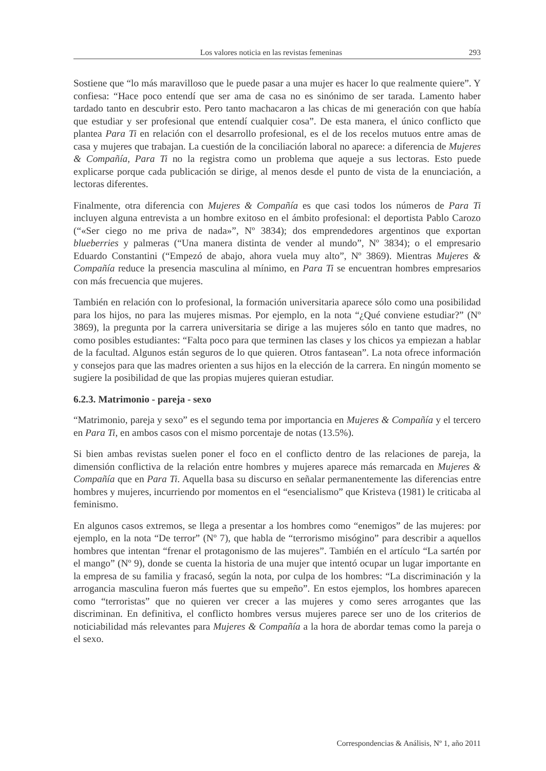Los valores noticia en las revistas femeninas 293
Sostiene que “lo más maravilloso que le puede pasar a una mujer es hacer lo que realmente quiere”. Y confiesa: “Hace poco entendí que ser ama de casa no es sinónimo de ser tarada. Lamento haber tardado tanto en descubrir esto. Pero tanto machacaron a las chicas de mi generación con que había que estudiar y ser profesional que entendí cualquier cosa”. De esta manera, el único conflicto que plantea Para Ti en relación con el desarrollo profesional, es el de los recelos mutuos entre amas de casa y mujeres que trabajan. La cuestión de la conciliación laboral no aparece: a diferencia de Mujeres & Compañía, Para Ti no la registra como un problema que aqueje a sus lectoras. Esto puede explicarse porque cada publicación se dirige, al menos desde el punto de vista de la enunciación, a lectoras diferentes.
Finalmente, otra diferencia con Mujeres & Compañía es que casi todos los números de Para Ti incluyen alguna entrevista a un hombre exitoso en el ámbito profesional: el deportista Pablo Carozo (“«Ser ciego no me priva de nada»”, Nº 3834); dos emprendedores argentinos que exportan blueberries y palmeras (“Una manera distinta de vender al mundo”, Nº 3834); o el empresario Eduardo Constantini (“Empezó de abajo, ahora vuela muy alto”, Nº 3869). Mientras Mujeres & Compañía reduce la presencia masculina al mínimo, en Para Ti se encuentran hombres empresarios con más frecuencia que mujeres.
También en relación con lo profesional, la formación universitaria aparece sólo como una posibilidad para los hijos, no para las mujeres mismas. Por ejemplo, en la nota “¿Qué conviene estudiar?” (Nº 3869), la pregunta por la carrera universitaria se dirige a las mujeres sólo en tanto que madres, no como posibles estudiantes: “Falta poco para que terminen las clases y los chicos ya empiezan a hablar de la facultad. Algunos están seguros de lo que quieren. Otros fantasean”. La nota ofrece información y consejos para que las madres orienten a sus hijos en la elección de la carrera. En ningún momento se sugiere la posibilidad de que las propias mujeres quieran estudiar.
6.2.3. Matrimonio - pareja - sexo
“Matrimonio, pareja y sexo” es el segundo tema por importancia en Mujeres & Compañía y el tercero en Para Ti, en ambos casos con el mismo porcentaje de notas (13.5%).
Si bien ambas revistas suelen poner el foco en el conflicto dentro de las relaciones de pareja, la dimensión conflictiva de la relación entre hombres y mujeres aparece más remarcada en Mujeres & Compañía que en Para Ti. Aquella basa su discurso en señalar permanentemente las diferencias entre hombres y mujeres, incurriendo por momentos en el “esencialismo” que Kristeva (1981) le criticaba al feminismo.
En algunos casos extremos, se llega a presentar a los hombres como “enemigos” de las mujeres: por ejemplo, en la nota “De terror” (Nº 7), que habla de “terrorismo misógino” para describir a aquellos hombres que intentan “frenar el protagonismo de las mujeres”. También en el artículo “La sartén por el mango” (Nº 9), donde se cuenta la historia de una mujer que intentó ocupar un lugar importante en la empresa de su familia y fracasó, según la nota, por culpa de los hombres: “La discriminación y la arrogancia masculina fueron más fuertes que su empeño”. En estos ejemplos, los hombres aparecen como “terroristas” que no quieren ver crecer a las mujeres y como seres arrogantes que las discriminan. En definitiva, el conflicto hombres versus mujeres parece ser uno de los criterios de noticiabilidad más relevantes para Mujeres & Compañía a la hora de abordar temas como la pareja o el sexo.
Correspondencias & Análisis, Nº 1, año 2011